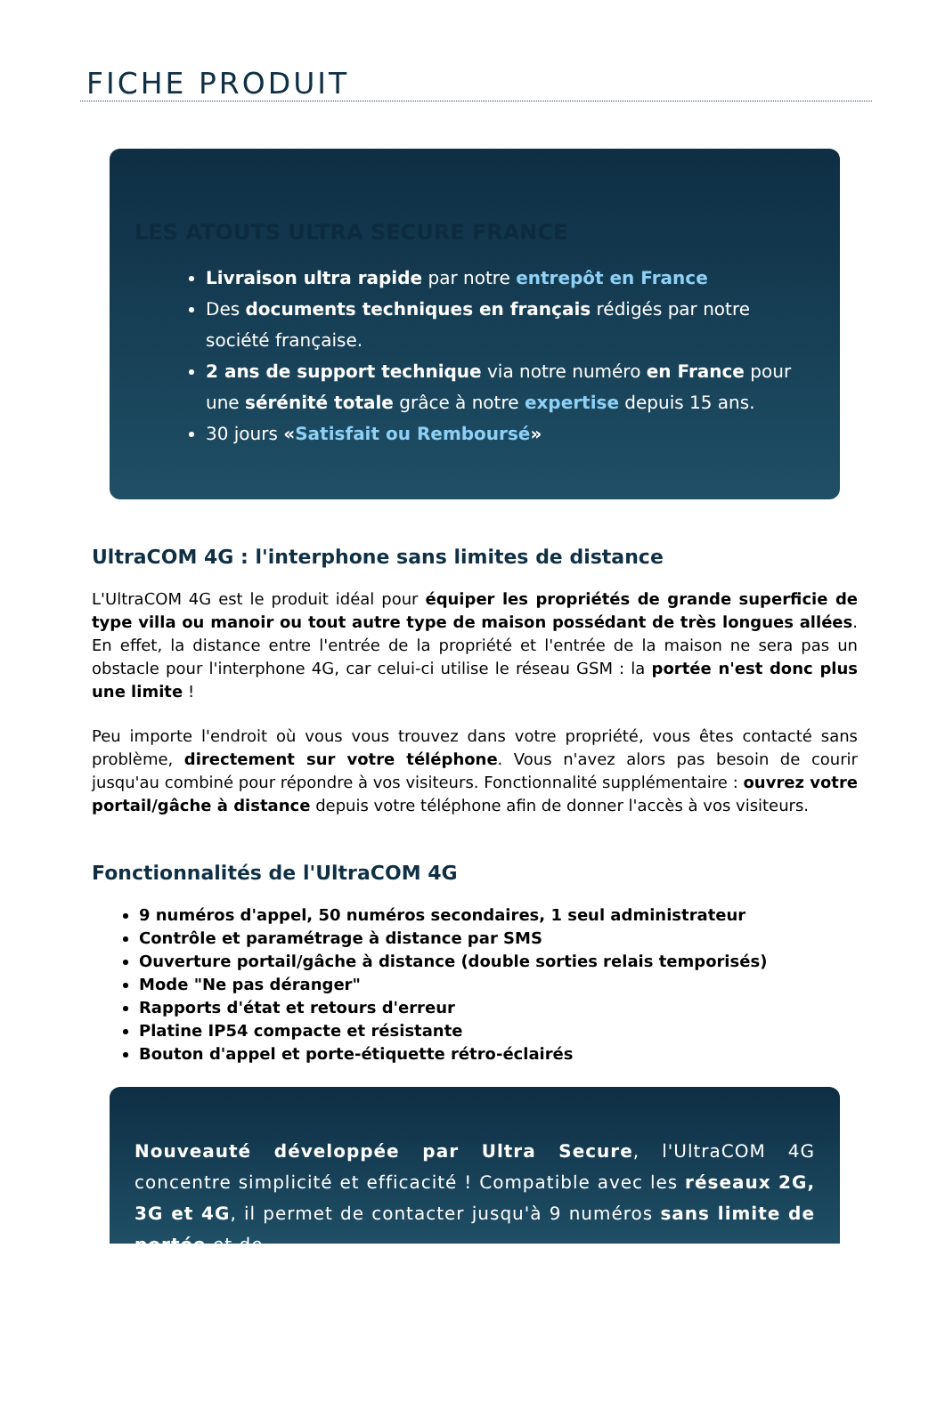FICHE PRODUIT
LES ATOUTS ULTRA SECURE FRANCE
Livraison ultra rapide par notre entrepôt en France
Des documents techniques en français rédigés par notre société française.
2 ans de support technique via notre numéro en France pour une sérénité totale grâce à notre expertise depuis 15 ans.
30 jours «Satisfait ou Remboursé»
UltraCOM 4G : l'interphone sans limites de distance
L'UltraCOM 4G est le produit idéal pour équiper les propriétés de grande superficie de type villa ou manoir ou tout autre type de maison possédant de très longues allées. En effet, la distance entre l'entrée de la propriété et l'entrée de la maison ne sera pas un obstacle pour l'interphone 4G, car celui-ci utilise le réseau GSM : la portée n'est donc plus une limite !
Peu importe l'endroit où vous vous trouvez dans votre propriété, vous êtes contacté sans problème, directement sur votre téléphone. Vous n'avez alors pas besoin de courir jusqu'au combiné pour répondre à vos visiteurs. Fonctionnalité supplémentaire : ouvrez votre portail/gâche à distance depuis votre téléphone afin de donner l'accès à vos visiteurs.
Fonctionnalités de l'UltraCOM 4G
9 numéros d'appel, 50 numéros secondaires, 1 seul administrateur
Contrôle et paramétrage à distance par SMS
Ouverture portail/gâche à distance (double sorties relais temporisés)
Mode "Ne pas déranger"
Rapports d'état et retours d'erreur
Platine IP54 compacte et résistante
Bouton d'appel et porte-étiquette rétro-éclairés
Nouveauté développée par Ultra Secure, l'UltraCOM 4G concentre simplicité et efficacité ! Compatible avec les réseaux 2G, 3G et 4G, il permet de contacter jusqu'à 9 numéros sans limite de portée et de